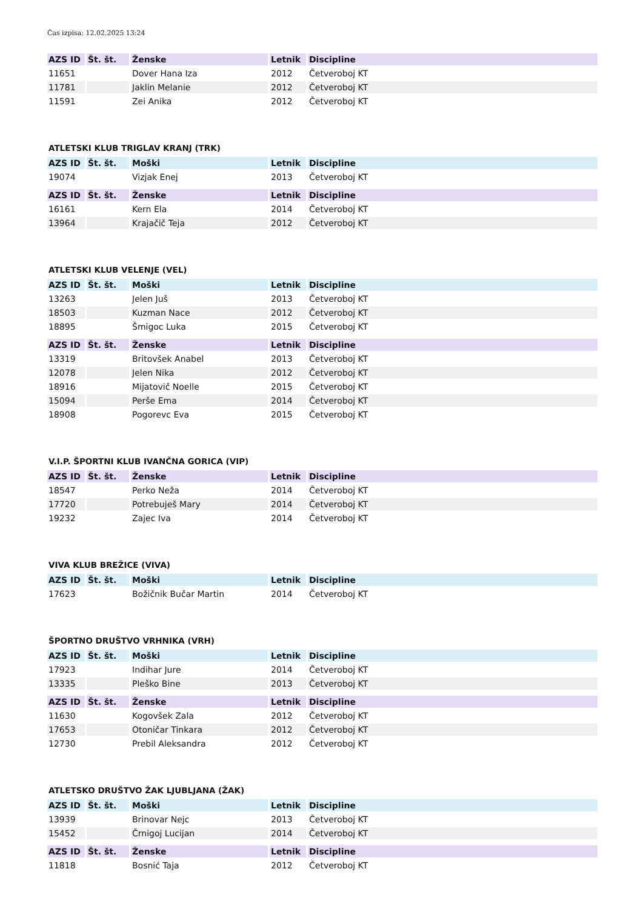Čas izpisa: 12.02.2025 13:24
| AZS ID | Št. št. | Ženske | Letnik | Discipline |
| --- | --- | --- | --- | --- |
| 11651 | | Dover Hana Iza | 2012 | Četveroboj KT |
| 11781 | | Jaklin Melanie | 2012 | Četveroboj KT |
| 11591 | | Zei Anika | 2012 | Četveroboj KT |
ATLETSKI KLUB TRIGLAV KRANJ (TRK)
| AZS ID | Št. št. | Moški | Letnik | Discipline |
| --- | --- | --- | --- | --- |
| 19074 | | Vizjak Enej | 2013 | Četveroboj KT |
| AZS ID | Št. št. | Ženske | Letnik | Discipline |
| --- | --- | --- | --- | --- |
| 16161 | | Kern Ela | 2014 | Četveroboj KT |
| 13964 | | Krajačič Teja | 2012 | Četveroboj KT |
ATLETSKI KLUB VELENJE (VEL)
| AZS ID | Št. št. | Moški | Letnik | Discipline |
| --- | --- | --- | --- | --- |
| 13263 | | Jelen Juš | 2013 | Četveroboj KT |
| 18503 | | Kuzman Nace | 2012 | Četveroboj KT |
| 18895 | | Šmigoc Luka | 2015 | Četveroboj KT |
| AZS ID | Št. št. | Ženske | Letnik | Discipline |
| --- | --- | --- | --- | --- |
| 13319 | | Britovšek Anabel | 2013 | Četveroboj KT |
| 12078 | | Jelen Nika | 2012 | Četveroboj KT |
| 18916 | | Mijatovič Noelle | 2015 | Četveroboj KT |
| 15094 | | Perše Ema | 2014 | Četveroboj KT |
| 18908 | | Pogorevc Eva | 2015 | Četveroboj KT |
V.I.P. ŠPORTNI KLUB IVANČNA GORICA (VIP)
| AZS ID | Št. št. | Ženske | Letnik | Discipline |
| --- | --- | --- | --- | --- |
| 18547 | | Perko Neža | 2014 | Četveroboj KT |
| 17720 | | Potrebuješ Mary | 2014 | Četveroboj KT |
| 19232 | | Zajec Iva | 2014 | Četveroboj KT |
VIVA KLUB BREŽICE (VIVA)
| AZS ID | Št. št. | Moški | Letnik | Discipline |
| --- | --- | --- | --- | --- |
| 17623 | | Božičnik Bučar Martin | 2014 | Četveroboj KT |
ŠPORTNO DRUŠTVO VRHNIKA (VRH)
| AZS ID | Št. št. | Moški | Letnik | Discipline |
| --- | --- | --- | --- | --- |
| 17923 | | Indihar Jure | 2014 | Četveroboj KT |
| 13335 | | Pleško Bine | 2013 | Četveroboj KT |
| AZS ID | Št. št. | Ženske | Letnik | Discipline |
| --- | --- | --- | --- | --- |
| 11630 | | Kogovšek Zala | 2012 | Četveroboj KT |
| 17653 | | Otoničar Tinkara | 2012 | Četveroboj KT |
| 12730 | | Prebil Aleksandra | 2012 | Četveroboj KT |
ATLETSKO DRUŠTVO ŽAK LJUBLJANA (ŽAK)
| AZS ID | Št. št. | Moški | Letnik | Discipline |
| --- | --- | --- | --- | --- |
| 13939 | | Brinovar Nejc | 2013 | Četveroboj KT |
| 15452 | | Črnigoj Lucijan | 2014 | Četveroboj KT |
| AZS ID | Št. št. | Ženske | Letnik | Discipline |
| --- | --- | --- | --- | --- |
| 11818 | | Bosnić Taja | 2012 | Četveroboj KT |